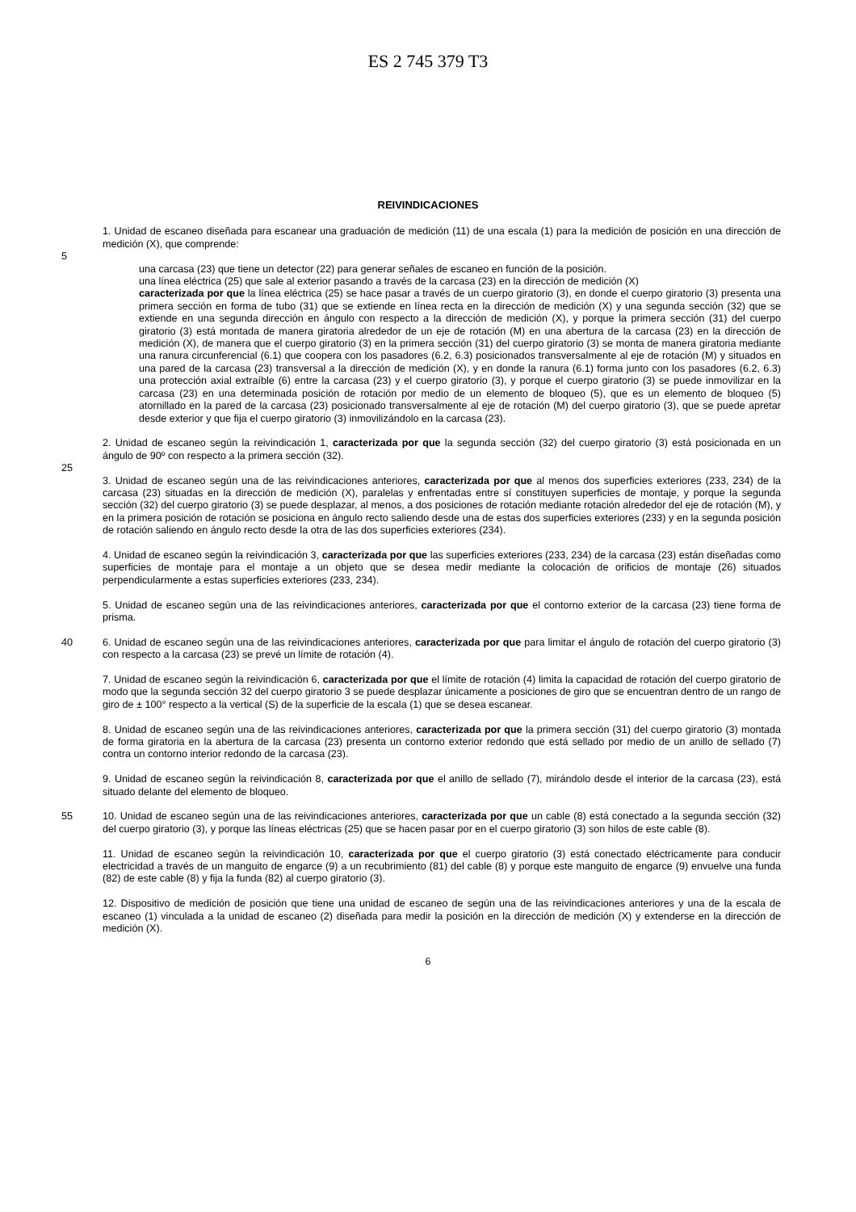ES 2 745 379 T3
REIVINDICACIONES
1. Unidad de escaneo diseñada para escanear una graduación de medición (11) de una escala (1) para la medición de posición en una dirección de medición (X), que comprende:
5
una carcasa (23) que tiene un detector (22) para generar señales de escaneo en función de la posición.
una línea eléctrica (25) que sale al exterior pasando a través de la carcasa (23) en la dirección de medición (X)
caracterizada por que la línea eléctrica (25) se hace pasar a través de un cuerpo giratorio (3), en donde el cuerpo giratorio (3) presenta una primera sección en forma de tubo (31) que se extiende en línea recta en la dirección de medición (X) y una segunda sección (32) que se extiende en una segunda dirección en ángulo con respecto a la dirección de medición (X), y porque la primera sección (31) del cuerpo giratorio (3) está montada de manera giratoria alrededor de un eje de rotación (M) en una abertura de la carcasa (23) en la dirección de medición (X), de manera que el cuerpo giratorio (3) en la primera sección (31) del cuerpo giratorio (3) se monta de manera giratoria mediante una ranura circunferencial (6.1) que coopera con los pasadores (6.2, 6.3) posicionados transversalmente al eje de rotación (M) y situados en una pared de la carcasa (23) transversal a la dirección de medición (X), y en donde la ranura (6.1) forma junto con los pasadores (6.2, 6.3) una protección axial extraíble (6) entre la carcasa (23) y el cuerpo giratorio (3), y porque el cuerpo giratorio (3) se puede inmovilizar en la carcasa (23) en una determinada posición de rotación por medio de un elemento de bloqueo (5), que es un elemento de bloqueo (5) atornillado en la pared de la carcasa (23) posicionado transversalmente al eje de rotación (M) del cuerpo giratorio (3), que se puede apretar desde exterior y que fija el cuerpo giratorio (3) inmovilizándolo en la carcasa (23).
2. Unidad de escaneo según la reivindicación 1, caracterizada por que la segunda sección (32) del cuerpo giratorio (3) está posicionada en un ángulo de 90º con respecto a la primera sección (32).
25
3. Unidad de escaneo según una de las reivindicaciones anteriores, caracterizada por que al menos dos superficies exteriores (233, 234) de la carcasa (23) situadas en la dirección de medición (X), paralelas y enfrentadas entre sí constituyen superficies de montaje, y porque la segunda sección (32) del cuerpo giratorio (3) se puede desplazar, al menos, a dos posiciones de rotación mediante rotación alrededor del eje de rotación (M), y en la primera posición de rotación se posiciona en ángulo recto saliendo desde una de estas dos superficies exteriores (233) y en la segunda posición de rotación saliendo en ángulo recto desde la otra de las dos superficies exteriores (234).
4. Unidad de escaneo según la reivindicación 3, caracterizada por que las superficies exteriores (233, 234) de la carcasa (23) están diseñadas como superficies de montaje para el montaje a un objeto que se desea medir mediante la colocación de orificios de montaje (26) situados perpendicularmente a estas superficies exteriores (233, 234).
5. Unidad de escaneo según una de las reivindicaciones anteriores, caracterizada por que el contorno exterior de la carcasa (23) tiene forma de prisma.
40 6. Unidad de escaneo según una de las reivindicaciones anteriores, caracterizada por que para limitar el ángulo de rotación del cuerpo giratorio (3) con respecto a la carcasa (23) se prevé un límite de rotación (4).
7. Unidad de escaneo según la reivindicación 6, caracterizada por que el límite de rotación (4) limita la capacidad de rotación del cuerpo giratorio de modo que la segunda sección 32 del cuerpo giratorio 3 se puede desplazar únicamente a posiciones de giro que se encuentran dentro de un rango de giro de ± 100° respecto a la vertical (S) de la superficie de la escala (1) que se desea escanear.
8. Unidad de escaneo según una de las reivindicaciones anteriores, caracterizada por que la primera sección (31) del cuerpo giratorio (3) montada de forma giratoria en la abertura de la carcasa (23) presenta un contorno exterior redondo que está sellado por medio de un anillo de sellado (7) contra un contorno interior redondo de la carcasa (23).
9. Unidad de escaneo según la reivindicación 8, caracterizada por que el anillo de sellado (7), mirándolo desde el interior de la carcasa (23), está situado delante del elemento de bloqueo.
55 10. Unidad de escaneo según una de las reivindicaciones anteriores, caracterizada por que un cable (8) está conectado a la segunda sección (32) del cuerpo giratorio (3), y porque las líneas eléctricas (25) que se hacen pasar por en el cuerpo giratorio (3) son hilos de este cable (8).
11. Unidad de escaneo según la reivindicación 10, caracterizada por que el cuerpo giratorio (3) está conectado eléctricamente para conducir electricidad a través de un manguito de engarce (9) a un recubrimiento (81) del cable (8) y porque este manguito de engarce (9) envuelve una funda (82) de este cable (8) y fija la funda (82) al cuerpo giratorio (3).
12. Dispositivo de medición de posición que tiene una unidad de escaneo de según una de las reivindicaciones anteriores y una de la escala de escaneo (1) vinculada a la unidad de escaneo (2) diseñada para medir la posición en la dirección de medición (X) y extenderse en la dirección de medición (X).
6